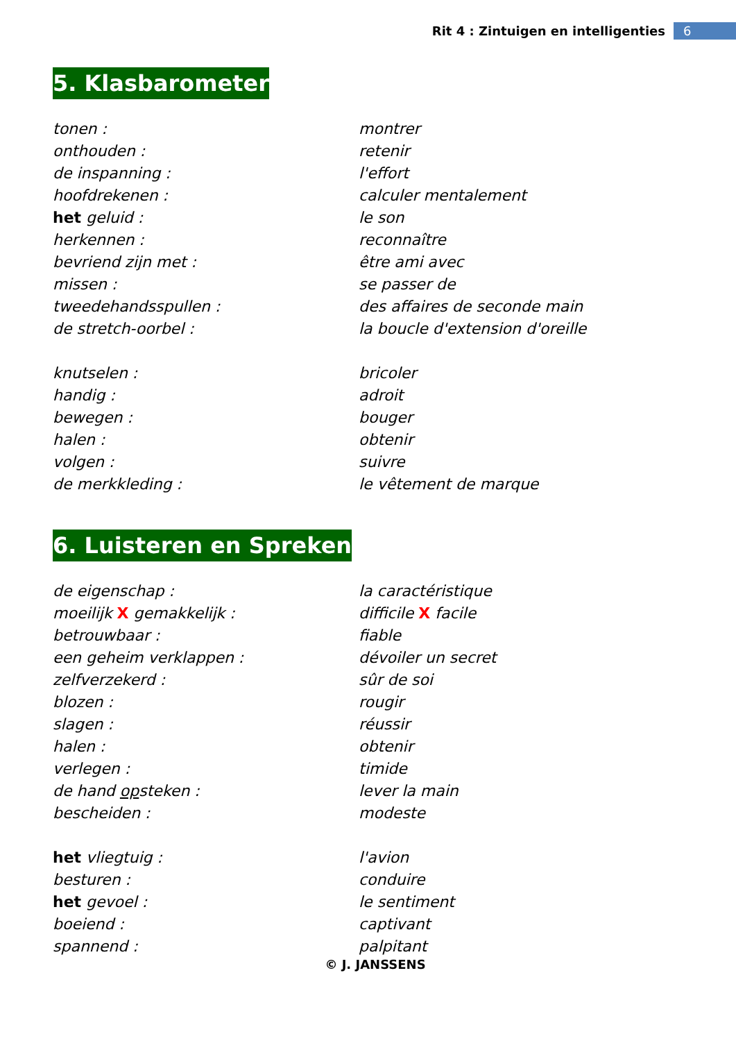Rit 4 : Zintuigen en intelligenties 6
5. Klasbarometer
| tonen : | montrer |
| onthouden : | retenir |
| de inspanning : | l'effort |
| hoofdrekenen : | calculer mentalement |
| het geluid : | le son |
| herkennen : | reconnaître |
| bevriend zijn met : | être ami avec |
| missen : | se passer de |
| tweedehandsspullen : | des affaires de seconde main |
| de stretch-oorbel : | la boucle d'extension d'oreille |
| knutselen : | bricoler |
| handig : | adroit |
| bewegen : | bouger |
| halen : | obtenir |
| volgen : | suivre |
| de merkkleding : | le vêtement de marque |
6. Luisteren en Spreken
| de eigenschap : | la caractéristique |
| moeilijk X gemakkelijk : | difficile X facile |
| betrouwbaar : | fiable |
| een geheim verklappen : | dévoiler un secret |
| zelfverzekerd : | sûr de soi |
| blozen : | rougir |
| slagen : | réussir |
| halen : | obtenir |
| verlegen : | timide |
| de hand op steken : | lever la main |
| bescheiden : | modeste |
| het vliegtuig : | l'avion |
| besturen : | conduire |
| het gevoel : | le sentiment |
| boeiend : | captivant |
| spannend : | palpitant |
© J. JANSSENS